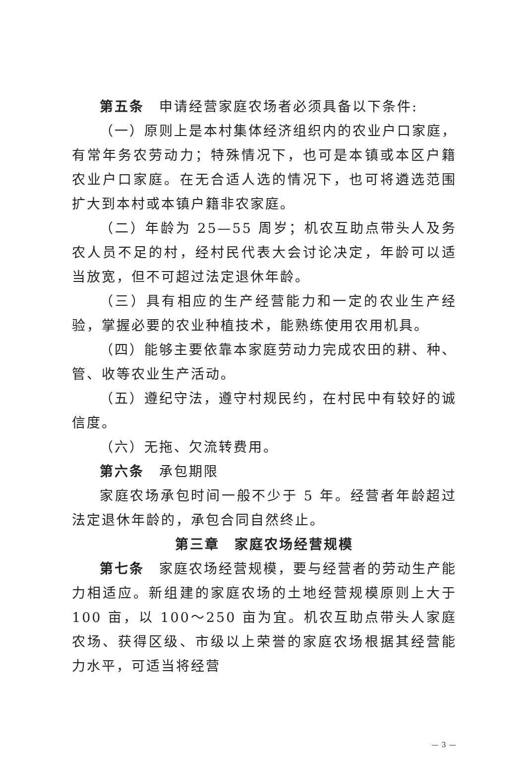第五条　申请经营家庭农场者必须具备以下条件:
（一）原则上是本村集体经济组织内的农业户口家庭，有常年务农劳动力；特殊情况下，也可是本镇或本区户籍农业户口家庭。在无合适人选的情况下，也可将遴选范围扩大到本村或本镇户籍非农家庭。
（二）年龄为 25—55 周岁；机农互助点带头人及务农人员不足的村，经村民代表大会讨论决定，年龄可以适当放宽，但不可超过法定退休年龄。
（三）具有相应的生产经营能力和一定的农业生产经验，掌握必要的农业种植技术，能熟练使用农用机具。
（四）能够主要依靠本家庭劳动力完成农田的耕、种、管、收等农业生产活动。
（五）遵纪守法，遵守村规民约，在村民中有较好的诚信度。
（六）无拖、欠流转费用。
第六条　承包期限
家庭农场承包时间一般不少于 5 年。经营者年龄超过法定退休年龄的，承包合同自然终止。
第三章　家庭农场经营规模
第七条　家庭农场经营规模，要与经营者的劳动生产能力相适应。新组建的家庭农场的土地经营规模原则上大于 100 亩，以 100～250 亩为宜。机农互助点带头人家庭农场、获得区级、市级以上荣誉的家庭农场根据其经营能力水平，可适当将经营
— 3 —